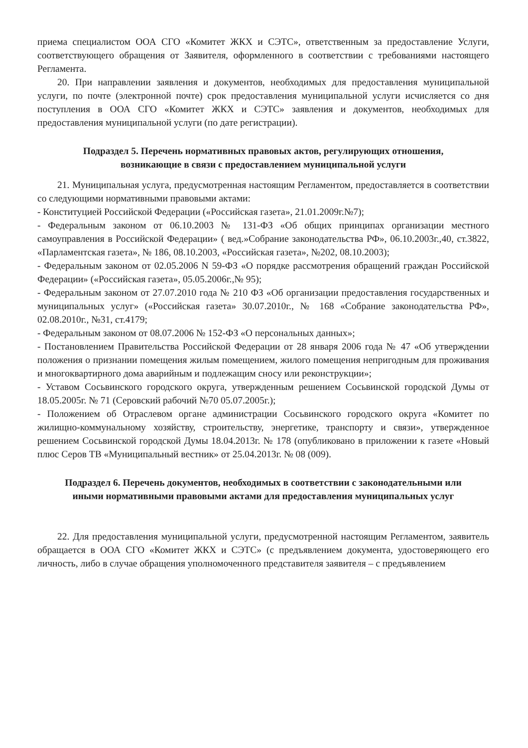приема специалистом ООА СГО «Комитет ЖКХ и СЭТС», ответственным за предоставление Услуги, соответствующего обращения от Заявителя, оформленного в соответствии с требованиями настоящего Регламента.
20. При направлении заявления и документов, необходимых для предоставления муниципальной услуги, по почте (электронной почте) срок предоставления муниципальной услуги исчисляется со дня поступления в ООА СГО «Комитет ЖКХ и СЭТС» заявления и документов, необходимых для предоставления муниципальной услуги (по дате регистрации).
Подраздел 5. Перечень нормативных правовых актов, регулирующих отношения, возникающие в связи с предоставлением муниципальной услуги
21. Муниципальная услуга, предусмотренная настоящим Регламентом, предоставляется в соответствии со следующими нормативными правовыми актами:
- Конституцией Российской Федерации («Российская газета», 21.01.2009г.№7);
- Федеральным законом от 06.10.2003 № 131-ФЗ «Об общих принципах организации местного самоуправления в Российской Федерации» ( вед.»Собрание законодательства РФ», 06.10.2003г.,40, ст.3822, «Парламентская газета», № 186, 08.10.2003, «Российская газета», №202, 08.10.2003);
- Федеральным законом от 02.05.2006 N 59-ФЗ «О порядке рассмотрения обращений граждан Российской Федерации» («Российская газета», 05.05.2006г.,№ 95);
- Федеральным законом от 27.07.2010 года № 210 ФЗ «Об организации предоставления государственных и муниципальных услуг» («Российская газета» 30.07.2010г., № 168 «Собрание законодательства РФ», 02.08.2010г., №31, ст.4179;
- Федеральным законом от 08.07.2006 № 152-ФЗ «О персональных данных»;
- Постановлением Правительства Российской Федерации от 28 января 2006 года № 47 «Об утверждении положения о признании помещения жилым помещением, жилого помещения непригодным для проживания и многоквартирного дома аварийным и подлежащим сносу или реконструкции»;
- Уставом Сосьвинского городского округа, утвержденным решением Сосьвинской городской Думы от 18.05.2005г. № 71 (Серовский рабочий №70 05.07.2005г.);
- Положением об Отраслевом органе администрации Сосьвинского городского округа «Комитет по жилищно-коммунальному хозяйству, строительству, энергетике, транспорту и связи», утвержденное решением Сосьвинской городской Думы 18.04.2013г. № 178 (опубликовано в приложении к газете «Новый плюс Серов ТВ «Муниципальный вестник» от 25.04.2013г. № 08 (009).
Подраздел 6. Перечень документов, необходимых в соответствии с законодательными или иными нормативными правовыми актами для предоставления муниципальных услуг
22. Для предоставления муниципальной услуги, предусмотренной настоящим Регламентом, заявитель обращается в ООА СГО «Комитет ЖКХ и СЭТС» (с предъявлением документа, удостоверяющего его личность, либо в случае обращения уполномоченного представителя заявителя – с предъявлением